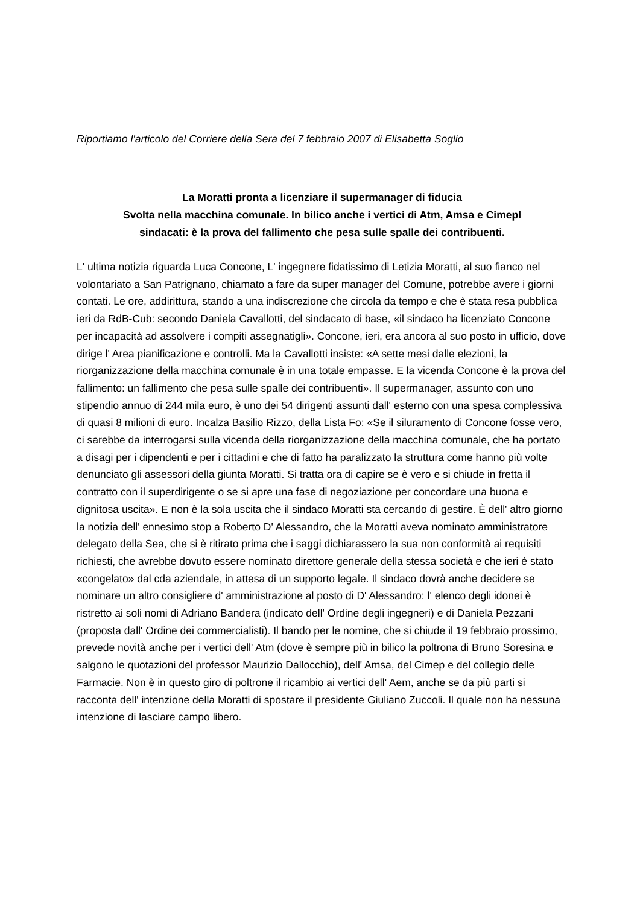Riportiamo l'articolo del Corriere della Sera del 7 febbraio 2007 di Elisabetta Soglio
La Moratti pronta a licenziare il supermanager di fiducia
Svolta nella macchina comunale. In bilico anche i vertici di Atm, Amsa e Cimepl
sindacati: è la prova del fallimento che pesa sulle spalle dei contribuenti.
L' ultima notizia riguarda Luca Concone, L' ingegnere fidatissimo di Letizia Moratti, al suo fianco nel volontariato a San Patrignano, chiamato a fare da super manager del Comune, potrebbe avere i giorni contati. Le ore, addirittura, stando a una indiscrezione che circola da tempo e che è stata resa pubblica ieri da RdB-Cub: secondo Daniela Cavallotti, del sindacato di base, «il sindaco ha licenziato Concone per incapacità ad assolvere i compiti assegnatigli». Concone, ieri, era ancora al suo posto in ufficio, dove dirige l' Area pianificazione e controlli. Ma la Cavallotti insiste: «A sette mesi dalle elezioni, la riorganizzazione della macchina comunale è in una totale empasse. E la vicenda Concone è la prova del fallimento: un fallimento che pesa sulle spalle dei contribuenti». Il supermanager, assunto con uno stipendio annuo di 244 mila euro, è uno dei 54 dirigenti assunti dall' esterno con una spesa complessiva di quasi 8 milioni di euro. Incalza Basilio Rizzo, della Lista Fo: «Se il siluramento di Concone fosse vero, ci sarebbe da interrogarsi sulla vicenda della riorganizzazione della macchina comunale, che ha portato a disagi per i dipendenti e per i cittadini e che di fatto ha paralizzato la struttura come hanno più volte denunciato gli assessori della giunta Moratti. Si tratta ora di capire se è vero e si chiude in fretta il contratto con il superdirigente o se si apre una fase di negoziazione per concordare una buona e dignitosa uscita». E non è la sola uscita che il sindaco Moratti sta cercando di gestire. È dell' altro giorno la notizia dell' ennesimo stop a Roberto D' Alessandro, che la Moratti aveva nominato amministratore delegato della Sea, che si è ritirato prima che i saggi dichiarassero la sua non conformità ai requisiti richiesti, che avrebbe dovuto essere nominato direttore generale della stessa società e che ieri è stato «congelato» dal cda aziendale, in attesa di un supporto legale. Il sindaco dovrà anche decidere se nominare un altro consigliere d' amministrazione al posto di D' Alessandro: l' elenco degli idonei è ristretto ai soli nomi di Adriano Bandera (indicato dell' Ordine degli ingegneri) e di Daniela Pezzani (proposta dall' Ordine dei commercialisti). Il bando per le nomine, che si chiude il 19 febbraio prossimo, prevede novità anche per i vertici dell' Atm (dove è sempre più in bilico la poltrona di Bruno Soresina e salgono le quotazioni del professor Maurizio Dallocchio), dell' Amsa, del Cimep e del collegio delle Farmacie. Non è in questo giro di poltrone il ricambio ai vertici dell' Aem, anche se da più parti si racconta dell' intenzione della Moratti di spostare il presidente Giuliano Zuccoli. Il quale non ha nessuna intenzione di lasciare campo libero.